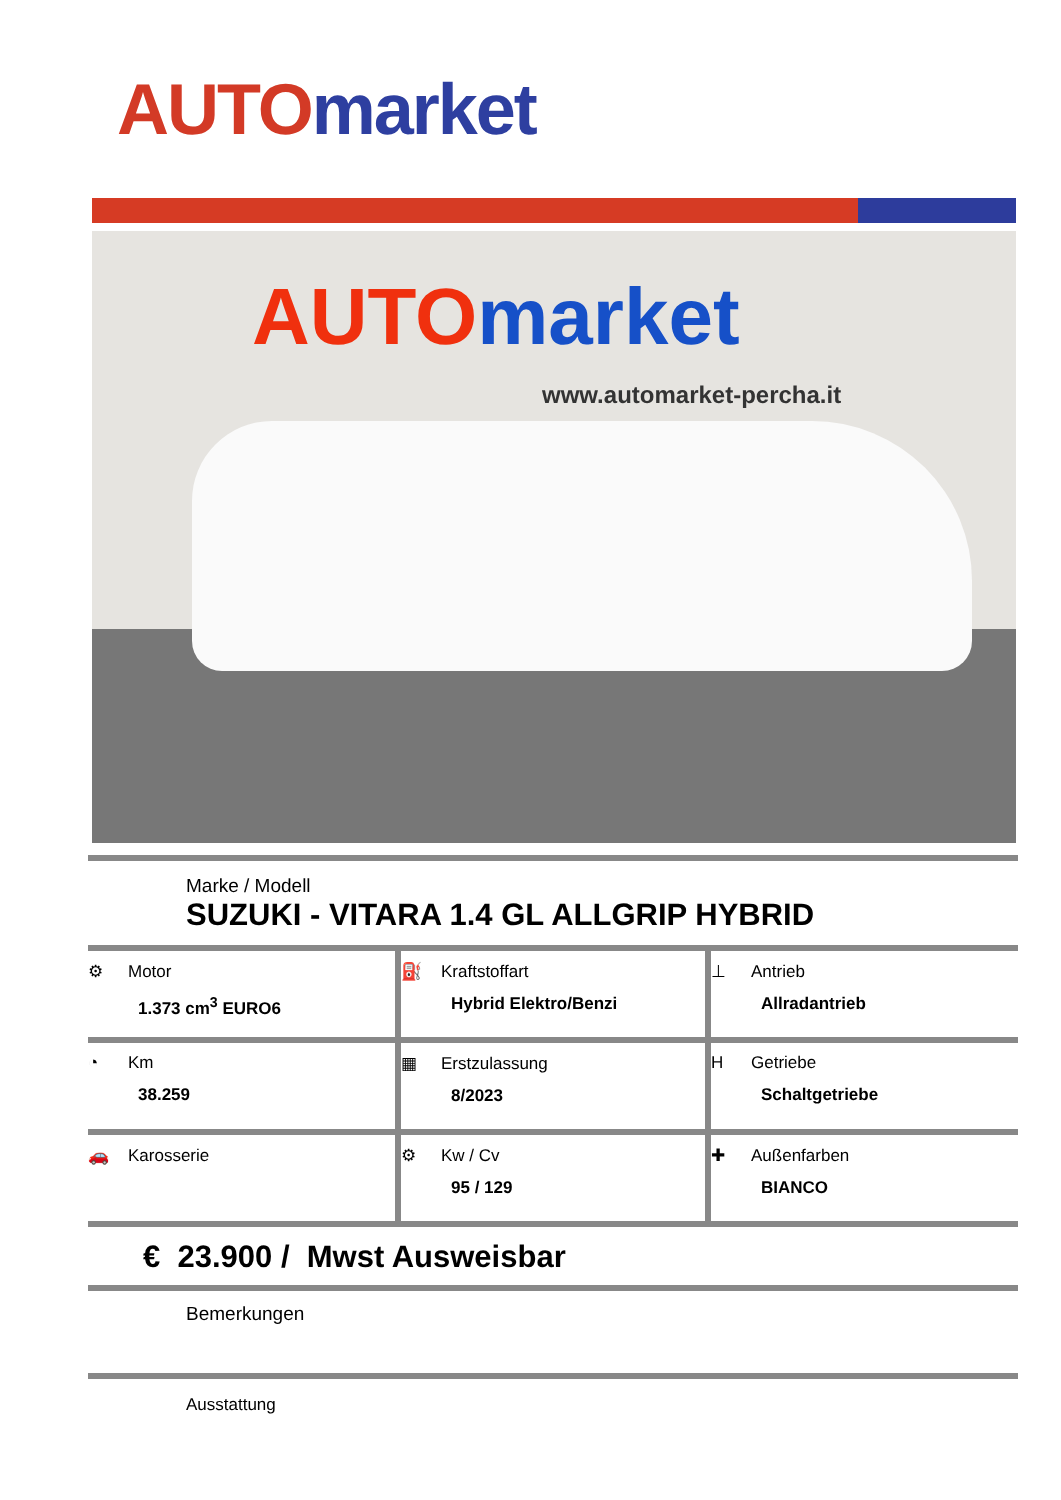AUTO market
AUTO market
www.automarket-percha.it
Marke / Modell
SUZUKI - VITARA 1.4 GL ALLGRIP HYBRID
| ⚙ Motor 1.373 cm<sup>3</sup> EURO6 | ⛽ Kraftstoffart Hybrid Elektro/Benzi | ⊥ Antrieb Allradantrieb |
| ◔ Km 38.259 | ▦ Erstzulassung 8/2023 | H Getriebe Schaltgetriebe |
| 🚗 Karosserie | ⚙ Kw / Cv 95 / 129 | ✚ Außenfarben BIANCO |
€ 23.900 / Mwst Ausweisbar
Bemerkungen
Ausstattung